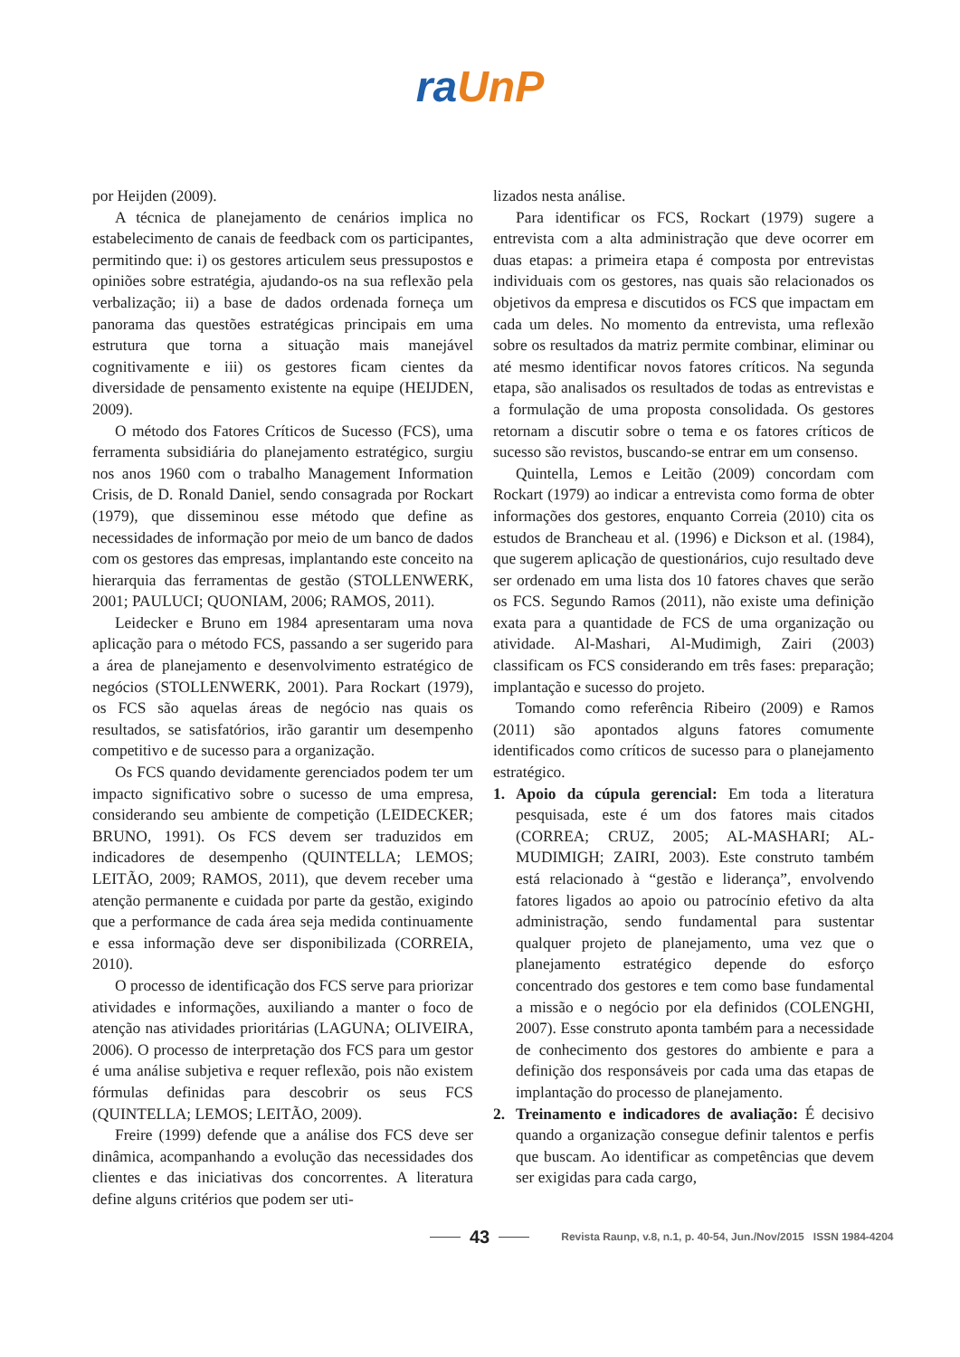ra UnP
por Heijden (2009).
A técnica de planejamento de cenários implica no estabelecimento de canais de feedback com os participantes, permitindo que: i) os gestores articulem seus pressupostos e opiniões sobre estratégia, ajudando-os na sua reflexão pela verbalização; ii) a base de dados ordenada forneça um panorama das questões estratégicas principais em uma estrutura que torna a situação mais manejável cognitivamente e iii) os gestores ficam cientes da diversidade de pensamento existente na equipe (HEIJDEN, 2009).
O método dos Fatores Críticos de Sucesso (FCS), uma ferramenta subsidiária do planejamento estratégico, surgiu nos anos 1960 com o trabalho Management Information Crisis, de D. Ronald Daniel, sendo consagrada por Rockart (1979), que disseminou esse método que define as necessidades de informação por meio de um banco de dados com os gestores das empresas, implantando este conceito na hierarquia das ferramentas de gestão (STOLLENWERK, 2001; PAULUCI; QUONIAM, 2006; RAMOS, 2011).
Leidecker e Bruno em 1984 apresentaram uma nova aplicação para o método FCS, passando a ser sugerido para a área de planejamento e desenvolvimento estratégico de negócios (STOLLENWERK, 2001). Para Rockart (1979), os FCS são aquelas áreas de negócio nas quais os resultados, se satisfatórios, irão garantir um desempenho competitivo e de sucesso para a organização.
Os FCS quando devidamente gerenciados podem ter um impacto significativo sobre o sucesso de uma empresa, considerando seu ambiente de competição (LEIDECKER; BRUNO, 1991). Os FCS devem ser traduzidos em indicadores de desempenho (QUINTELLA; LEMOS; LEITÃO, 2009; RAMOS, 2011), que devem receber uma atenção permanente e cuidada por parte da gestão, exigindo que a performance de cada área seja medida continuamente e essa informação deve ser disponibilizada (CORREIA, 2010).
O processo de identificação dos FCS serve para priorizar atividades e informações, auxiliando a manter o foco de atenção nas atividades prioritárias (LAGUNA; OLIVEIRA, 2006). O processo de interpretação dos FCS para um gestor é uma análise subjetiva e requer reflexão, pois não existem fórmulas definidas para descobrir os seus FCS (QUINTELLA; LEMOS; LEITÃO, 2009).
Freire (1999) defende que a análise dos FCS deve ser dinâmica, acompanhando a evolução das necessidades dos clientes e das iniciativas dos concorrentes. A literatura define alguns critérios que podem ser uti-
lizados nesta análise.
Para identificar os FCS, Rockart (1979) sugere a entrevista com a alta administração que deve ocorrer em duas etapas: a primeira etapa é composta por entrevistas individuais com os gestores, nas quais são relacionados os objetivos da empresa e discutidos os FCS que impactam em cada um deles. No momento da entrevista, uma reflexão sobre os resultados da matriz permite combinar, eliminar ou até mesmo identificar novos fatores críticos. Na segunda etapa, são analisados os resultados de todas as entrevistas e a formulação de uma proposta consolidada. Os gestores retornam a discutir sobre o tema e os fatores críticos de sucesso são revistos, buscando-se entrar em um consenso.
Quintella, Lemos e Leitão (2009) concordam com Rockart (1979) ao indicar a entrevista como forma de obter informações dos gestores, enquanto Correia (2010) cita os estudos de Brancheau et al. (1996) e Dickson et al. (1984), que sugerem aplicação de questionários, cujo resultado deve ser ordenado em uma lista dos 10 fatores chaves que serão os FCS. Segundo Ramos (2011), não existe uma definição exata para a quantidade de FCS de uma organização ou atividade. Al-Mashari, Al-Mudimigh, Zairi (2003) classificam os FCS considerando em três fases: preparação; implantação e sucesso do projeto.
Tomando como referência Ribeiro (2009) e Ramos (2011) são apontados alguns fatores comumente identificados como críticos de sucesso para o planejamento estratégico.
1. Apoio da cúpula gerencial: Em toda a literatura pesquisada, este é um dos fatores mais citados (CORREA; CRUZ, 2005; AL-MASHARI; AL-MUDIMIGH; ZAIRI, 2003). Este construto também está relacionado à “gestão e liderança”, envolvendo fatores ligados ao apoio ou patrocínio efetivo da alta administração, sendo fundamental para sustentar qualquer projeto de planejamento, uma vez que o planejamento estratégico depende do esforço concentrado dos gestores e tem como base fundamental a missão e o negócio por ela definidos (COLENGHI, 2007). Esse construto aponta também para a necessidade de conhecimento dos gestores do ambiente e para a definição dos responsáveis por cada uma das etapas de implantação do processo de planejamento.
2. Treinamento e indicadores de avaliação: É decisivo quando a organização consegue definir talentos e perfis que buscam. Ao identificar as competências que devem ser exigidas para cada cargo,
43
Revista Raunp, v.8, n.1, p. 40-54, Jun./Nov/2015 ISSN 1984-4204